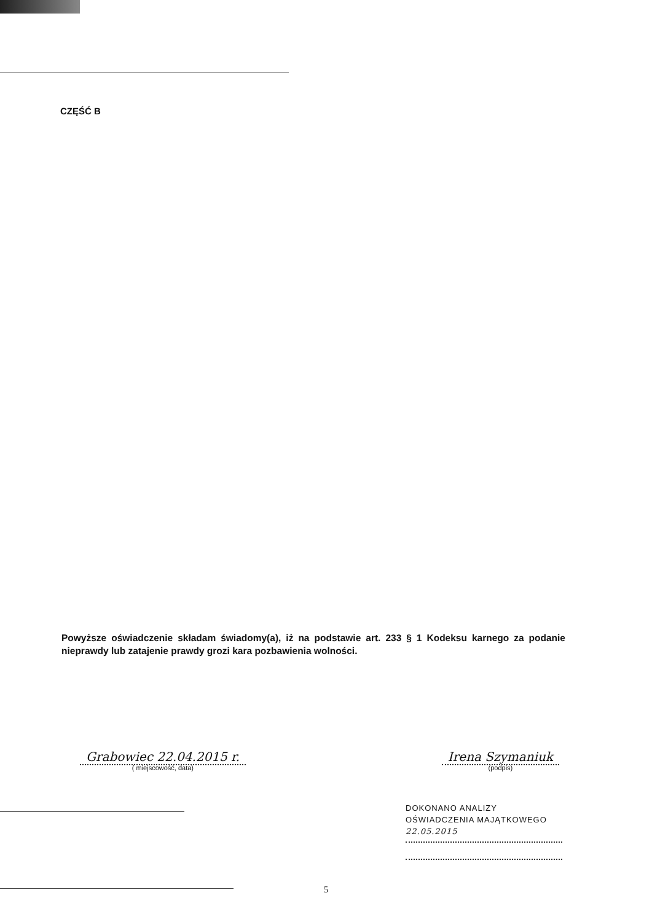CZĘŚĆ B
Powyższe oświadczenie składam świadomy(a), iż na podstawie art. 233 § 1 Kodeksu karnego za podanie nieprawdy lub zatajenie prawdy grozi kara pozbawienia wolności.
Grabowiec 22.04.2015 r.
( miejscowość, data)
Irena Szymaniuk
(podpis)
DOKONANO ANALIZY
OŚWIADCZENIA MAJĄTKOWEGO
22.05.2015
5